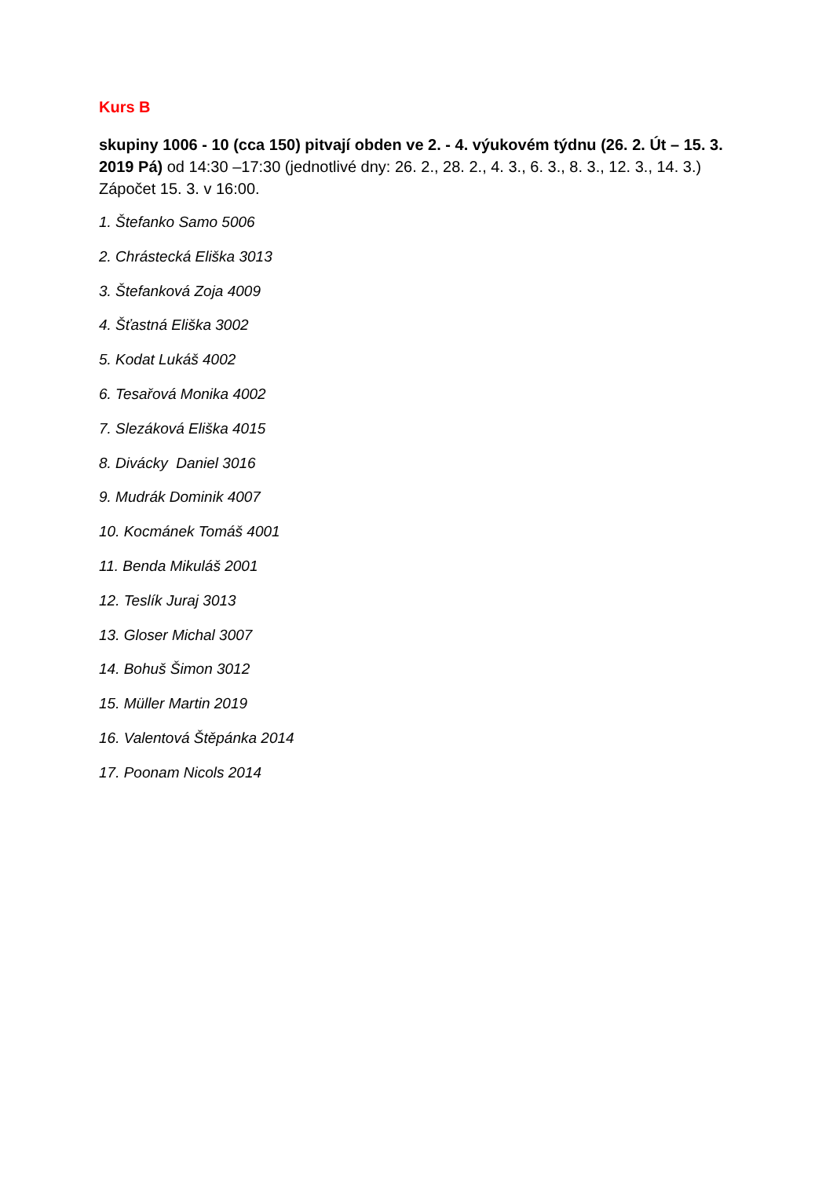Kurs B
skupiny 1006 - 10 (cca 150) pitvají obden ve 2. - 4. výukovém týdnu (26. 2. Út – 15. 3. 2019 Pá) od 14:30 –17:30 (jednotlivé dny: 26. 2., 28. 2., 4. 3., 6. 3., 8. 3., 12. 3., 14. 3.) Zápočet 15. 3. v 16:00.
1. Štefanko Samo 5006
2. Chrástecká Eliška 3013
3. Štefanková Zoja 4009
4. Šťastná Eliška 3002
5. Kodat Lukáš 4002
6. Tesařová Monika 4002
7. Slezáková Eliška 4015
8. Divácky Daniel 3016
9. Mudrák Dominik 4007
10. Kocmánek Tomáš 4001
11. Benda Mikuláš 2001
12. Teslík Juraj 3013
13. Gloser Michal 3007
14. Bohuš Šimon 3012
15. Müller Martin 2019
16. Valentová Štěpánka 2014
17. Poonam Nicols 2014